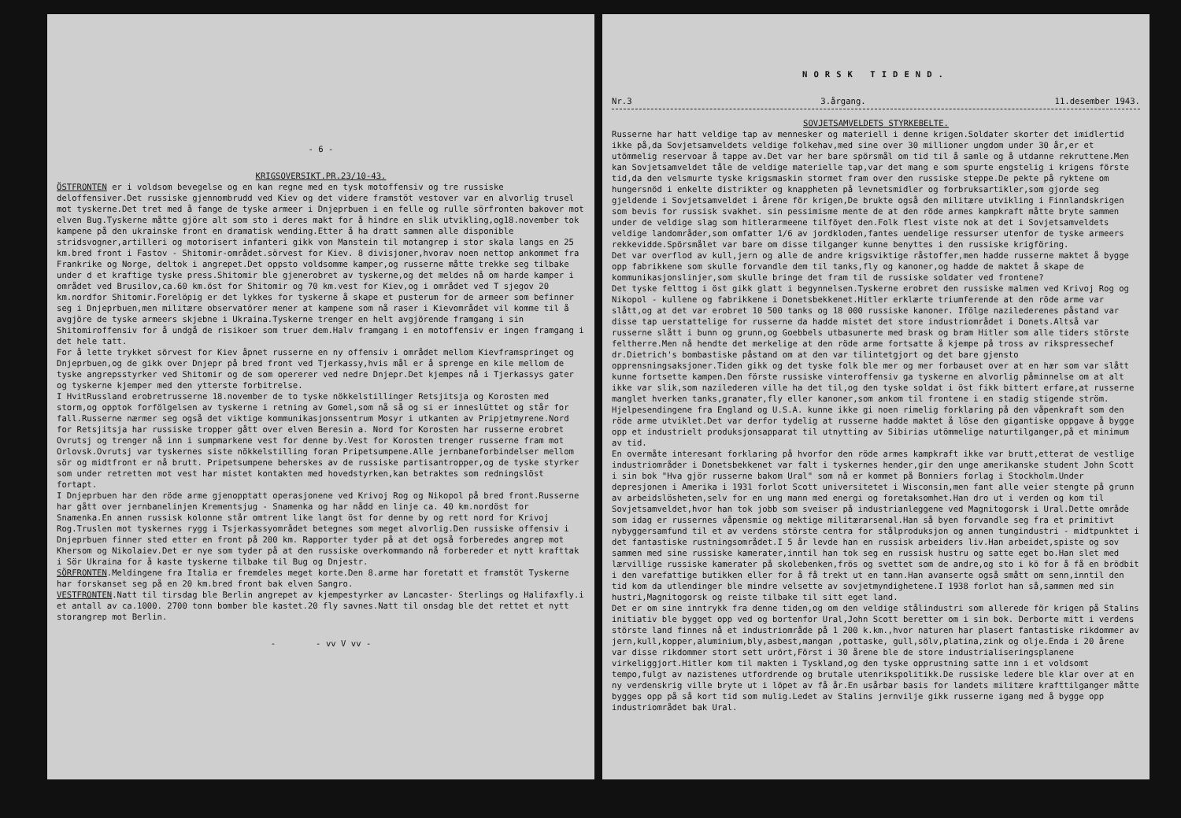- 6 -
KRIGSOVERSIKT.PR.23/10-43.
ÖSTFRONTEN er i voldsom bevegelse og en kan regne med en tysk motoffensiv og tre russiske deloffensiver.Det russiske gjennombrudd ved Kiev og det videre framstöt vestover var en alvorlig trusel mot tyskerne.Det tret med å fange de tyske armeer i Dnjeprbuen i en felle og rulle sörfronten bakover mot elven Bug.Tyskerne måtte gjöre alt som sto i deres makt for å hindre en slik utvikling,og18.november tok kampene på den ukrainske front en dramatisk wending.Etter å ha dratt sammen alle disponible stridsvogner,artilleri og motorisert infanteri gikk von Manstein til motangrep i stor skala langs en 25 km.bred front i Fastov - Shitomir-området.sörvest for Kiev. 8 divisjoner,hvorav noen nettop ankommet fra Frankrike og Norge, deltok i angrepet.Det oppsto voldsomme kamper,og russerne måtte trekke seg tilbake under d et kraftige tyske press.Shitomir ble gjenerobret av tyskerne,og det meldes nå om harde kamper i området ved Brusilov,ca.60 km.öst for Shitomir og 70 km.vest for Kiev,og i området ved T sjegov 20 km.nordfor Shitomir.Forelöpig er det lykkes for tyskerne å skape et pusterum for de armeer som befinner seg i Dnjeprbuen,men militære observatörer mener at kampene som nå raser i Kievområdet vil komme til å avgjöre de tyske armeers skjebne i Ukraina.Tyskerne trenger en helt avgjörende framgang i sin Shitomiroffensiv for å undgå de risikoer som truer dem.Halv framgang i en motoffensiv er ingen framgang i det hele tatt.
For å lette trykket sörvest for Kiev åpnet russerne en ny offensiv i området mellom Kievframspringet og Dnjeprbuen,og de gikk over Dnjepr på bred front ved Tjerkassy,hvis mål er å sprenge en kile mellom de tyske angrepsstyrker ved Shitomir og de som opererer ved nedre Dnjepr.Det kjempes nå i Tjerkassys gater og tyskerne kjemper med den ytterste forbitrelse.
I HvitRussland erobretrusserne 18.november de to tyske nökkelstillinger Retsjitsja og Korosten med storm,og opptok forfölgelsen av tyskerne i retning av Gomel,som nå så og si er inneslüttet og står for fall.Russerne nærmer seg også det viktige kommunikasjonssentrum Mosyr i utkanten av Pripjetmyrene.Nord for Retsjitsja har russiske tropper gått over elven Beresin a. Nord for Korosten har russerne erobret Ovrutsj og trenger nå inn i sumpmarkene vest for denne by.Vest for Korosten trenger russerne fram mot Orlovsk.Ovrutsj var tyskernes siste nökkelstilling foran Pripetsumpene.Alle jernbaneforbindelser mellom sör og midtfront er nå brutt. Pripetsumpene beherskes av de russiske partisantropper,og de tyske styrker som under retretten mot vest har mistet kontakten med hovedstyrken,kan betraktes som redningslöst fortapt.
I Dnjeprbuen har den röde arme gjenopptatt operasjonene ved Krivoj Rog og Nikopol på bred front.Russerne har gått over jernbanelinjen Krementsjug - Snamenka og har nådd en linje ca. 40 km.nordöst for Snamenka.En annen russisk kolonne står omtrent like langt öst for denne by og rett nord for Krivoj Rog.Truslen mot tyskernes rygg i Tsjerkassyområdet betegnes som meget alvorlig.Den russiske offensiv i Dnjeprbuen finner sted etter en front på 200 km. Rapporter tyder på at det også forberedes angrep mot Khersom og Nikolaiev.Det er nye som tyder på at den russiske overkommando nå forbereder et nytt krafttak i Sör Ukraina for å kaste tyskerne tilbake til Bug og Dnjestr.
SÖRFRONTEN.Meldingene fra Italia er fremdeles meget korte.Den 8.arme har foretatt et framstöt Tyskerne har forskanset seg på en 20 km.bred front bak elven Sangro.
VESTFRONTEN.Natt til tirsdag ble Berlin angrepet av kjempestyrker av Lancaster- Sterlings og Halifaxfly.i et antall av ca.1000. 2700 tonn bomber ble kastet.20 fly savnes.Natt til onsdag ble det rettet et nytt storangrep mot Berlin.
- - vv V vv -
NORSK TIDEND.
Nr.3 3.årgang. 11.desember 1943.
SOVJETSAMVELDETS STYRKEBELTE.
Russerne har hatt veldige tap av mennesker og materiell i denne krigen.Soldater skorter det imidlertid ikke på,da Sovjetsamveldets veldige folkehav,med sine over 30 millioner ungdom under 30 år,er et utömmelig reservoar å tappe av.Det var her bare spörsmål om tid til å samle og å utdanne rekruttene.Men kan Sovjetsamveldet tåle de veldige materielle tap,var det mang e som spurte engstelig i krigens förste tid,da den velsmurte tyske krigsmaskin stormet fram over den russiske steppe.De pekte på ryktene om hungersnöd i enkelte distrikter og knappheten på levnetsmidler og forbruksartikler,som gjorde seg gjeldende i Sovjetsamveldet i årene för krigen,De brukte også den militære utvikling i Finnlandskrigen som bevis for russisk svakhet. sin pessimisme mente de at den röde armes kampkraft måtte bryte sammen under de veldige slag som hitlerarmeene tilföyet den.Folk flest viste nok at det i Sovjetsamveldets veldige landområder,som omfatter 1/6 av jordkloden,fantes uendelige ressurser utenfor de tyske armeers rekkevidde.Spörsmålet var bare om disse tilganger kunne benyttes i den russiske krigföring.
Det var overflod av kull,jern og alle de andre krigsviktige råstoffer,men hadde russerne maktet å bygge opp fabrikkene som skulle forvandle dem til tanks,fly og kanoner,og hadde de maktet å skape de kommunikasjonslinjer,som skulle bringe det fram til de russiske soldater ved frontene?
Det tyske felttog i öst gikk glatt i begynnelsen.Tyskerne erobret den russiske malmen ved Krivoj Rog og Nikopol - kullene og fabrikkene i Donetsbekkenet.Hitler erklærte triumferende at den röde arme var slått,og at det var erobret 10 500 tanks og 18 000 russiske kanoner. Ifölge nazilederenes påstand var disse tap uerstattelige for russerne da hadde mistet det store industriområdet i Donets.Altså var russerne slått i bunn og grunn,og Goebbels utbasunerte med brask og bram Hitler som alle tiders störste feltherre.Men nå hendte det merkelige at den röde arme fortsatte å kjempe på tross av rikspressechef dr.Dietrich's bombastiske påstand om at den var tilintetgjort og det bare gjensto opprensningsaksjoner.Tiden gikk og det tyske folk ble mer og mer forbauset over at en hær som var slått kunne fortsette kampen.Den förste russiske vinteroffensiv ga tyskerne en alvorlig påminnelse om at alt ikke var slik,som nazilederen ville ha det til,og den tyske soldat i öst fikk bittert erfare,at russerne manglet hverken tanks,granater,fly eller kanoner,som ankom til frontene i en stadig stigende ström. Hjelpesendingene fra England og U.S.A. kunne ikke gi noen rimelig forklaring på den våpenkraft som den röde arme utviklet.Det var derfor tydelig at russerne hadde maktet å löse den gigantiske oppgave å bygge opp et industrielt produksjonsapparat til utnytting av Sibirias utömmelige naturtilganger,på et minimum av tid.
En overmåte interesant forklaring på hvorfor den röde armes kampkraft ikke var brutt,etterat de vestlige industriområder i Donetsbekkenet var falt i tyskernes hender,gir den unge amerikanske student John Scott i sin bok "Hva gjör russerne bakom Ural" som nå er kommet på Bonniers forlag i Stockholm.Under depresjonen i Amerika i 1931 forlot Scott universitetet i Wisconsin,men fant alle veier stengte på grunn av arbeidslösheten,selv for en ung mann med energi og foretaksomhet.Han dro ut i verden og kom til Sovjetsamveldet,hvor han tok jobb som sveiser på industrianleggene ved Magnitogorsk i Ural.Dette område som idag er russernes våpensmie og mektige militærarsenal.Han så byen forvandle seg fra et primitivt nybyggersamfund til et av verdens störste centra for stålproduksjon og annen tungindustri - midtpunktet i det fantastiske rustningsområdet.I 5 år levde han en russisk arbeiders liv.Han arbeidet,spiste og sov sammen med sine russiske kamerater,inntil han tok seg en russisk hustru og satte eget bo.Han slet med lærvillige russiske kamerater på skolebenken,frös og svettet som de andre,og sto i kö for å få en brödbit i den varefattige butikken eller for å få trekt ut en tann.Han avanserte også smått om senn,inntil den tid kom da utlendinger ble mindre velsette av sovjetmyndighetene.I 1938 forlot han så,sammen med sin hustri,Magnitogorsk og reiste tilbake til sitt eget land.
Det er om sine inntrykk fra denne tiden,og om den veldige stålindustri som allerede för krigen på Stalins initiativ ble bygget opp ved og bortenfor Ural,John Scott beretter om i sin bok. Derborte mitt i verdens störste land finnes nå et industriområde på 1 200 k.km.,hvor naturen har plasert fantastiske rikdommer av jern,kull,kopper,aluminium,bly,asbest,mangan ,pottaske, gull,sölv,platina,zink og olje.Enda i 20 årene var disse rikdommer stort sett urört,Först i 30 årene ble de store industrialiseringsplanene virkeliggjort.Hitler kom til makten i Tyskland,og den tyske opprustning satte inn i et voldsomt tempo,fulgt av nazistenes utfordrende og brutale utenrikspolitikk.De russiske ledere ble klar over at en ny verdenskrig ville bryte ut i löpet av få år.En usårbar basis for landets militære krafttilganger måtte bygges opp på så kort tid som mulig.Ledet av Stalins jernvilje gikk russerne igang med å bygge opp industriområdet bak Ural.